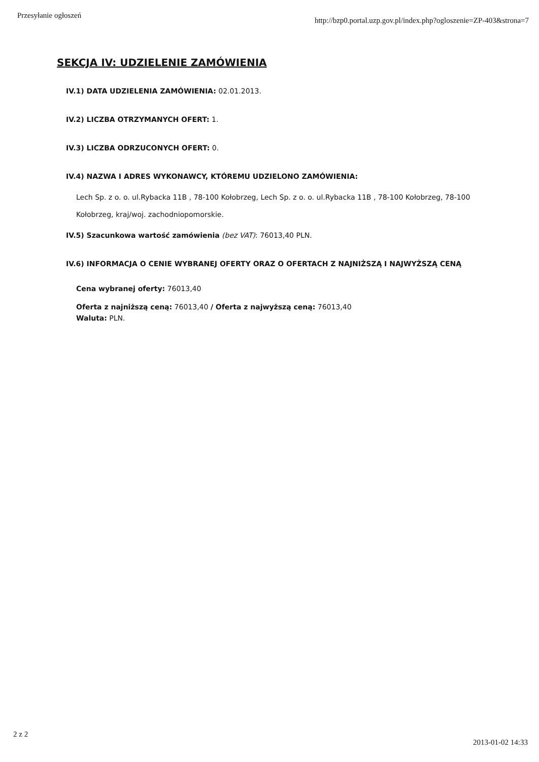Przesyłanie ogłoszeń http://bzp0.portal.uzp.gov.pl/index.php?ogloszenie=ZP-403&strona=7
SEKCJA IV: UDZIELENIE ZAMÓWIENIA
IV.1) DATA UDZIELENIA ZAMÓWIENIA: 02.01.2013.
IV.2) LICZBA OTRZYMANYCH OFERT: 1.
IV.3) LICZBA ODRZUCONYCH OFERT: 0.
IV.4) NAZWA I ADRES WYKONAWCY, KTÓREMU UDZIELONO ZAMÓWIENIA:
Lech Sp. z o. o. ul.Rybacka 11B , 78-100 Kołobrzeg, Lech Sp. z o. o. ul.Rybacka 11B , 78-100 Kołobrzeg, 78-100 Kołobrzeg, kraj/woj. zachodniopomorskie.
IV.5) Szacunkowa wartość zamówienia (bez VAT): 76013,40 PLN.
IV.6) INFORMACJA O CENIE WYBRANEJ OFERTY ORAZ O OFERTACH Z NAJNIŻSZĄ I NAJWYŻSZĄ CENĄ
Cena wybranej oferty: 76013,40
Oferta z najniższą ceną: 76013,40 / Oferta z najwyższą ceną: 76013,40
Waluta: PLN.
2 z 2 2013-01-02 14:33